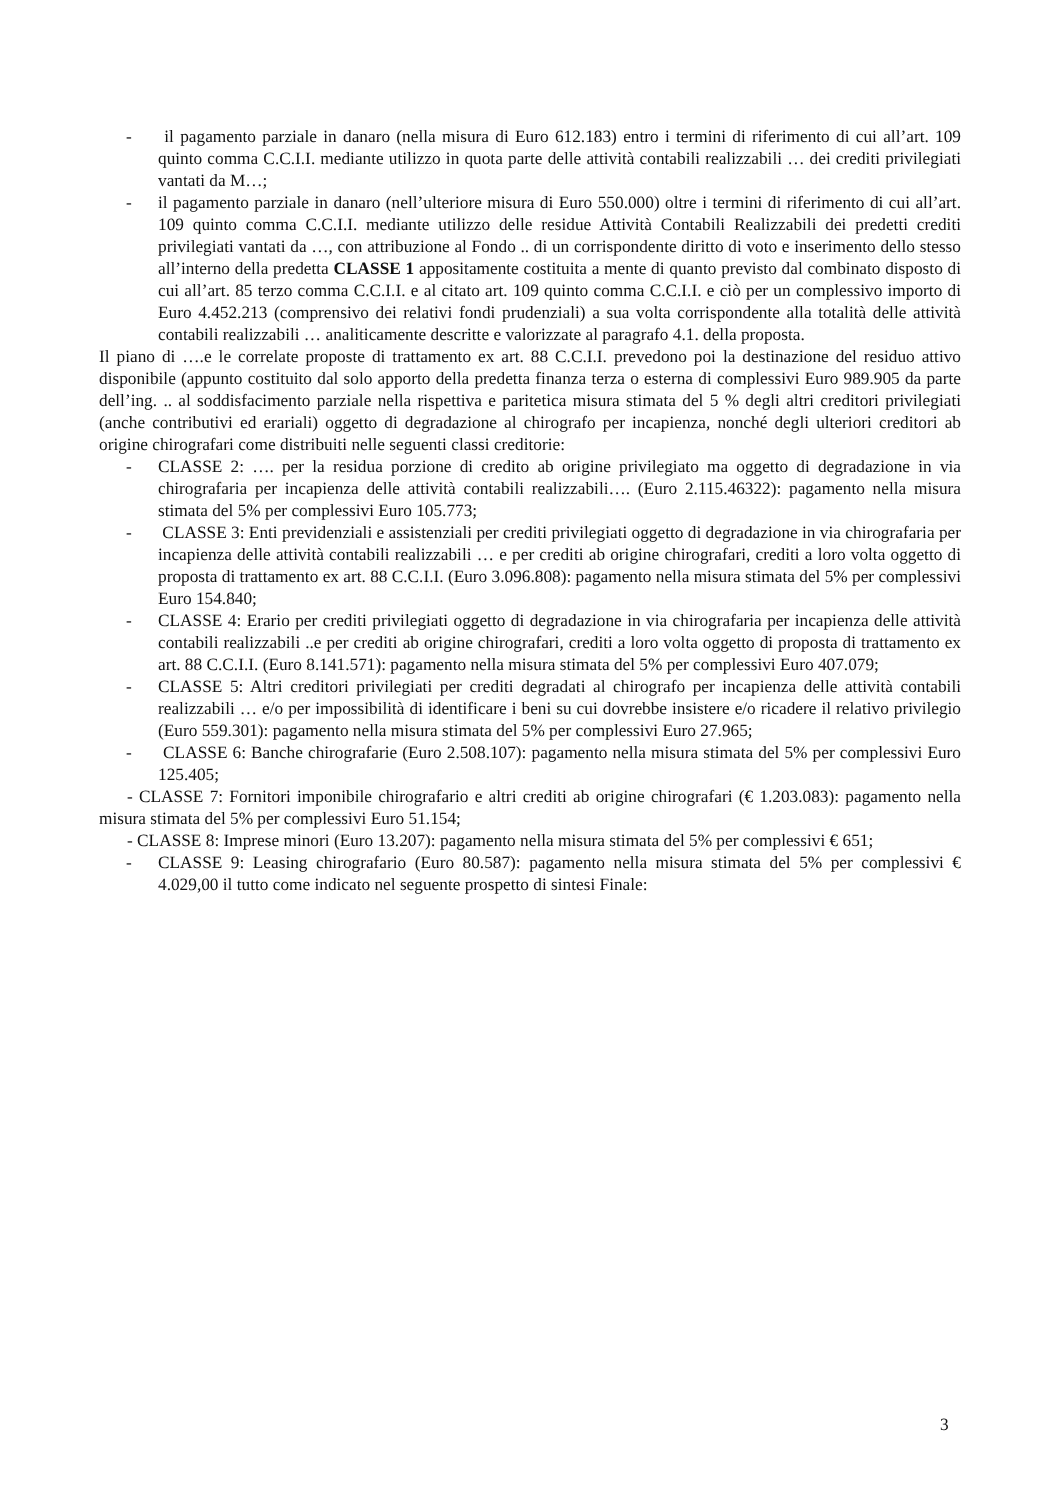- il pagamento parziale in danaro (nella misura di Euro 612.183) entro i termini di riferimento di cui all’art. 109 quinto comma C.C.I.I. mediante utilizzo in quota parte delle attività contabili realizzabili … dei crediti privilegiati vantati da M…;
- il pagamento parziale in danaro (nell’ulteriore misura di Euro 550.000) oltre i termini di riferimento di cui all’art. 109 quinto comma C.C.I.I. mediante utilizzo delle residue Attività Contabili Realizzabili dei predetti crediti privilegiati vantati da …, con attribuzione al Fondo .. di un corrispondente diritto di voto e inserimento dello stesso all’interno della predetta CLASSE 1 appositamente costituita a mente di quanto previsto dal combinato disposto di cui all’art. 85 terzo comma C.C.I.I. e al citato art. 109 quinto comma C.C.I.I. e ciò per un complessivo importo di Euro 4.452.213 (comprensivo dei relativi fondi prudenziali) a sua volta corrispondente alla totalità delle attività contabili realizzabili … analiticamente descritte e valorizzate al paragrafo 4.1. della proposta.
Il piano di ….e le correlate proposte di trattamento ex art. 88 C.C.I.I. prevedono poi la destinazione del residuo attivo disponibile (appunto costituito dal solo apporto della predetta finanza terza o esterna di complessivi Euro 989.905 da parte dell’ing. .. al soddisfacimento parziale nella rispettiva e paritetica misura stimata del 5 % degli altri creditori privilegiati (anche contributivi ed erariali) oggetto di degradazione al chirografo per incapienza, nonché degli ulteriori creditori ab origine chirografari come distribuiti nelle seguenti classi creditorie:
- CLASSE 2: …. per la residua porzione di credito ab origine privilegiato ma oggetto di degradazione in via chirografaria per incapienza delle attività contabili realizzabili…. (Euro 2.115.46322): pagamento nella misura stimata del 5% per complessivi Euro 105.773;
- CLASSE 3: Enti previdenziali e assistenziali per crediti privilegiati oggetto di degradazione in via chirografaria per incapienza delle attività contabili realizzabili … e per crediti ab origine chirografari, crediti a loro volta oggetto di proposta di trattamento ex art. 88 C.C.I.I. (Euro 3.096.808): pagamento nella misura stimata del 5% per complessivi Euro 154.840;
- CLASSE 4: Erario per crediti privilegiati oggetto di degradazione in via chirografaria per incapienza delle attività contabili realizzabili ..e per crediti ab origine chirografari, crediti a loro volta oggetto di proposta di trattamento ex art. 88 C.C.I.I. (Euro 8.141.571): pagamento nella misura stimata del 5% per complessivi Euro 407.079;
- CLASSE 5: Altri creditori privilegiati per crediti degradati al chirografo per incapienza delle attività contabili realizzabili … e/o per impossibilità di identificare i beni su cui dovrebbe insistere e/o ricadere il relativo privilegio (Euro 559.301): pagamento nella misura stimata del 5% per complessivi Euro 27.965;
- CLASSE 6: Banche chirografarie (Euro 2.508.107): pagamento nella misura stimata del 5% per complessivi Euro 125.405;
- CLASSE 7: Fornitori imponibile chirografario e altri crediti ab origine chirografari (€ 1.203.083): pagamento nella misura stimata del 5% per complessivi Euro 51.154;
- CLASSE 8: Imprese minori (Euro 13.207): pagamento nella misura stimata del 5% per complessivi € 651;
- CLASSE 9: Leasing chirografario (Euro 80.587): pagamento nella misura stimata del 5% per complessivi € 4.029,00 il tutto come indicato nel seguente prospetto di sintesi Finale:
3